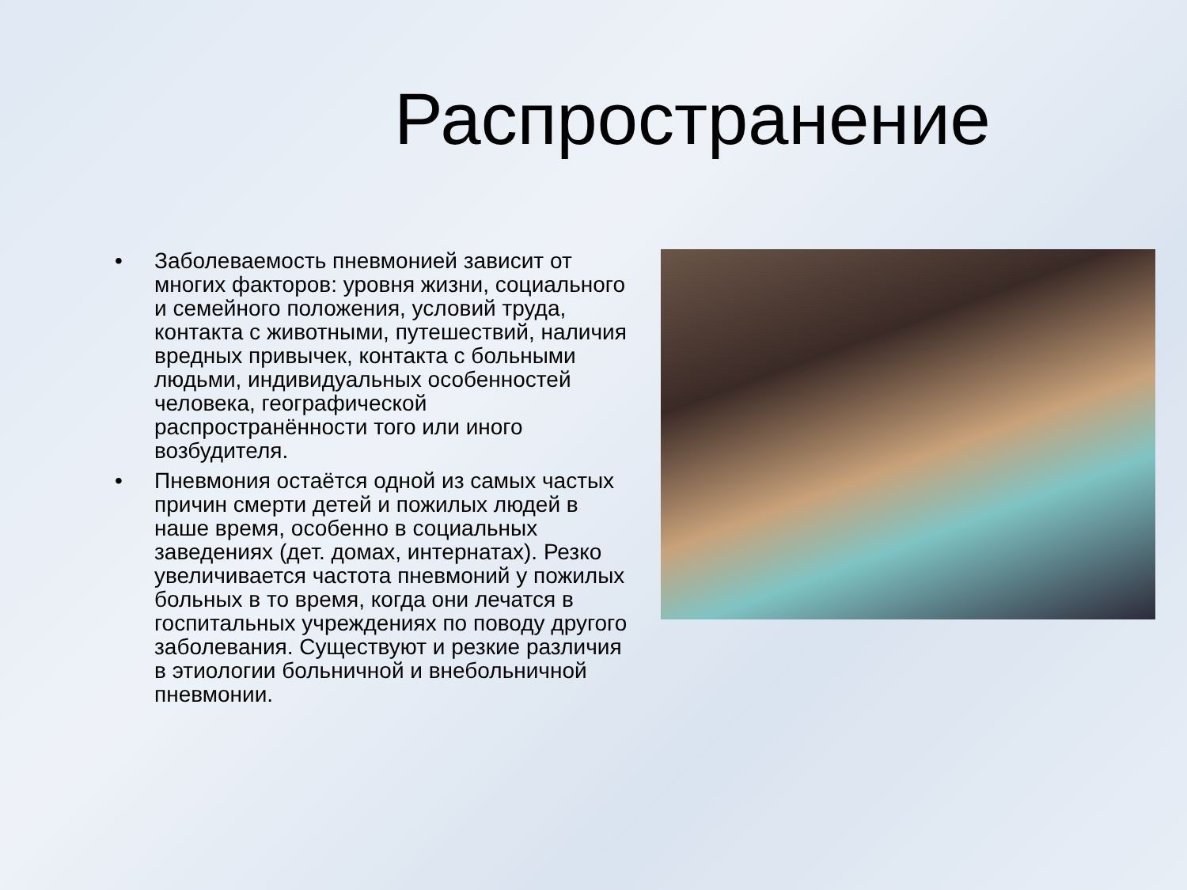Распространение
• Заболеваемость пневмонией зависит от многих факторов: уровня жизни, социального и семейного положения, условий труда, контакта с животными, путешествий, наличия вредных привычек, контакта с больными людьми, индивидуальных особенностей человека, географической распространённости того или иного возбудителя.
• Пневмония остаётся одной из самых частых причин смерти детей и пожилых людей в наше время, особенно в социальных заведениях (дет. домах, интернатах). Резко увеличивается частота пневмоний у пожилых больных в то время, когда они лечатся в госпитальных учреждениях по поводу другого заболевания. Существуют и резкие различия в этиологии больничной и внебольничной пневмонии.